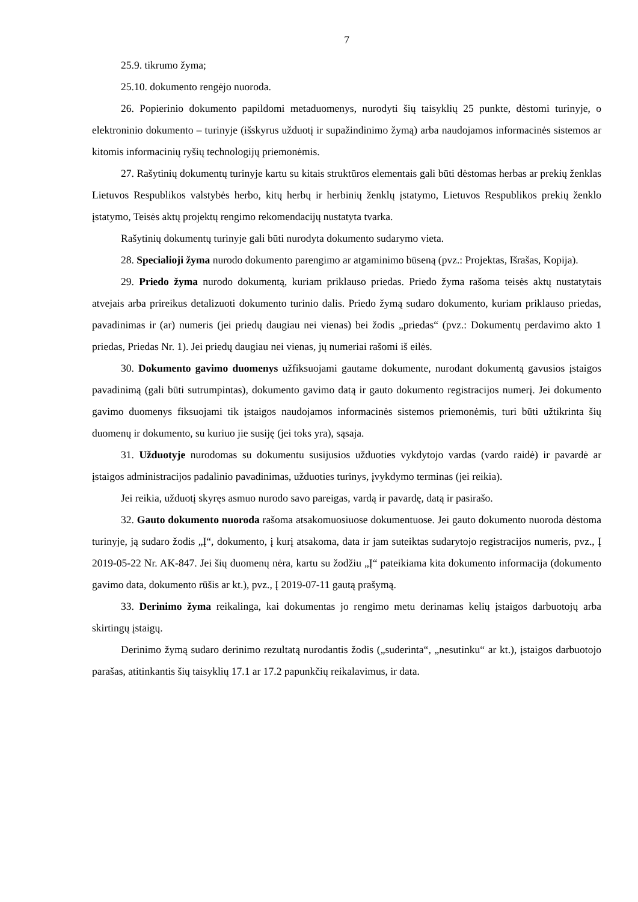7
25.9. tikrumo žyma;
25.10. dokumento rengėjo nuoroda.
26. Popierinio dokumento papildomi metaduomenys, nurodyti šių taisyklių 25 punkte, dėstomi turinyje, o elektroninio dokumento – turinyje (išskyrus užduotį ir supažindinimo žymą) arba naudojamos informacinės sistemos ar kitomis informacinių ryšių technologijų priemonėmis.
27. Rašytinių dokumentų turinyje kartu su kitais struktūros elementais gali būti dėstomas herbas ar prekių ženklas Lietuvos Respublikos valstybės herbo, kitų herbų ir herbinių ženklų įstatymo, Lietuvos Respublikos prekių ženklo įstatymo, Teisės aktų projektų rengimo rekomendacijų nustatyta tvarka.
Rašytinių dokumentų turinyje gali būti nurodyta dokumento sudarymo vieta.
28. Specialioji žyma nurodo dokumento parengimo ar atgaminimo būseną (pvz.: Projektas, Išrašas, Kopija).
29. Priedo žyma nurodo dokumentą, kuriam priklauso priedas. Priedo žyma rašoma teisės aktų nustatytais atvejais arba prireikus detalizuoti dokumento turinio dalis. Priedo žymą sudaro dokumento, kuriam priklauso priedas, pavadinimas ir (ar) numeris (jei priedų daugiau nei vienas) bei žodis „priedas“ (pvz.: Dokumentų perdavimo akto 1 priedas, Priedas Nr. 1). Jei priedų daugiau nei vienas, jų numeriai rašomi iš eilės.
30. Dokumento gavimo duomenys užfiksuojami gautame dokumente, nurodant dokumentą gavusios įstaigos pavadinimą (gali būti sutrumpintas), dokumento gavimo datą ir gauto dokumento registracijos numerį. Jei dokumento gavimo duomenys fiksuojami tik įstaigos naudojamos informacinės sistemos priemonėmis, turi būti užtikrinta šių duomenų ir dokumento, su kuriuo jie susiję (jei toks yra), sąsaja.
31. Užduotyje nurodomas su dokumentu susijusios užduoties vykdytojo vardas (vardo raidė) ir pavardė ar įstaigos administracijos padalinio pavadinimas, užduoties turinys, įvykdymo terminas (jei reikia).
Jei reikia, užduotį skyręs asmuo nurodo savo pareigas, vardą ir pavardę, datą ir pasirašo.
32. Gauto dokumento nuoroda rašoma atsakomuosiuose dokumentuose. Jei gauto dokumento nuoroda dėstoma turinyje, ją sudaro žodis „Į“, dokumento, į kurį atsakoma, data ir jam suteiktas sudarytojo registracijos numeris, pvz., Į 2019-05-22 Nr. AK-847. Jei šių duomenų nėra, kartu su žodžiu „Į“ pateikiama kita dokumento informacija (dokumento gavimo data, dokumento rūšis ar kt.), pvz., Į 2019-07-11 gautą prašymą.
33. Derinimo žyma reikalinga, kai dokumentas jo rengimo metu derinamas kelių įstaigos darbuotojų arba skirtingų įstaigų.
Derinimo žymą sudaro derinimo rezultatą nurodantis žodis („suderinta“, „nesutinku“ ar kt.), įstaigos darbuotojo parašas, atitinkantis šių taisyklių 17.1 ar 17.2 papunkčių reikalavimus, ir data.